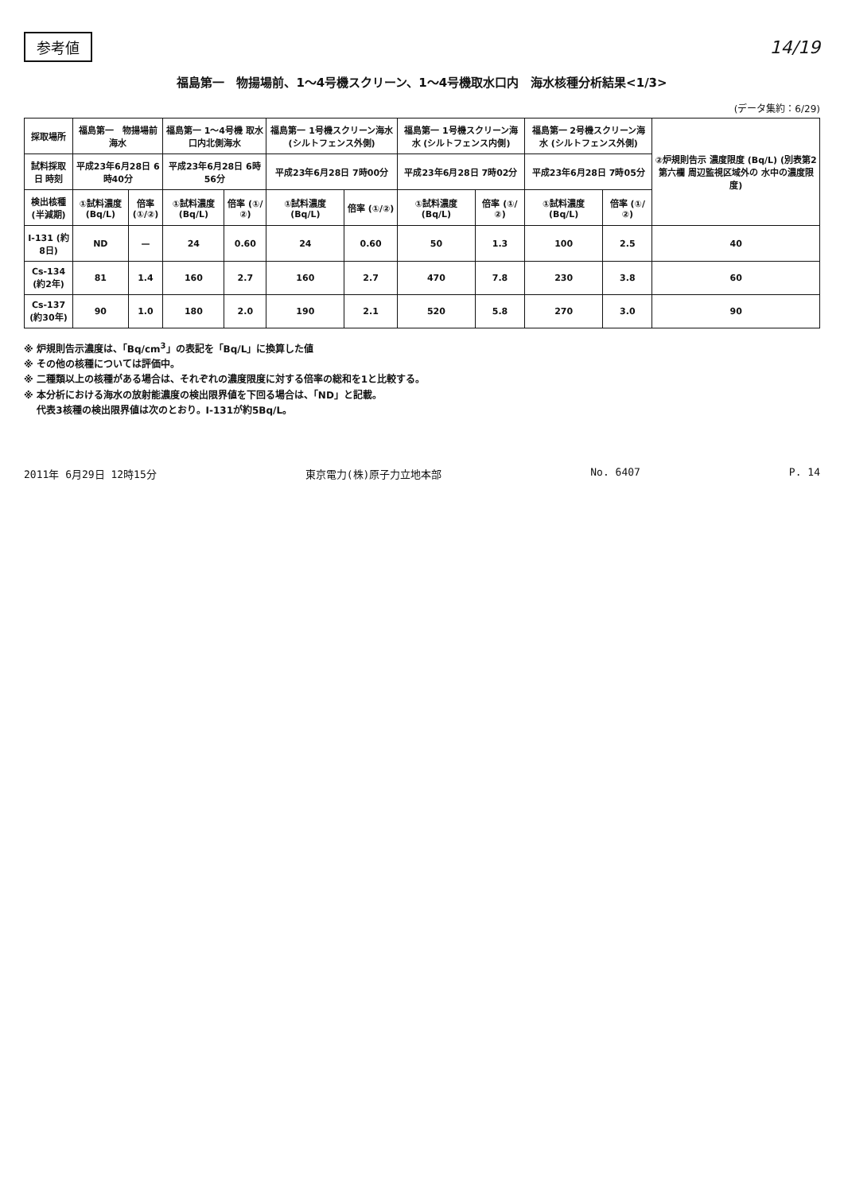参考値 14/19
福島第一　物揚場前、1～4号機スクリーン、1～4号機取水口内　海水核種分析結果<1/3>
(データ集約：6/29)
| 採取場所 | 福島第一 物揚場前海水 | | 福島第一 1～4号機 取水口内北側海水 | | 福島第一 1号機スクリーン海水 (シルトフェンス外側) | | 福島第一 1号機スクリーン海水 (シルトフェンス内側) | | 福島第一 2号機スクリーン海水 (シルトフェンス外側) | | ②炉規則告示 濃度限度 (Bq/L) (別表第2第六欄 周辺監視区域外の 水中の濃度限度) |
| --- | --- | --- | --- | --- | --- | --- | --- | --- | --- | --- | --- |
| 試料採取日 時刻 | 平成23年6月28日 6時40分 | | 平成23年6月28日 6時56分 | | 平成23年6月28日 7時00分 | | 平成23年6月28日 7時02分 | | 平成23年6月28日 7時05分 | | |
| 検出核種 (半減期) | ①試料濃度 (Bq/L) | 倍率 (①/②) | ①試料濃度 (Bq/L) | 倍率 (①/②) | ①試料濃度 (Bq/L) | 倍率 (①/②) | ①試料濃度 (Bq/L) | 倍率 (①/②) | ①試料濃度 (Bq/L) | 倍率 (①/②) | |
| I-131 (約8日) | ND | — | 24 | 0.60 | 24 | 0.60 | 50 | 1.3 | 100 | 2.5 | 40 |
| Cs-134 (約2年) | 81 | 1.4 | 160 | 2.7 | 160 | 2.7 | 470 | 7.8 | 230 | 3.8 | 60 |
| Cs-137 (約30年) | 90 | 1.0 | 180 | 2.0 | 190 | 2.1 | 520 | 5.8 | 270 | 3.0 | 90 |
※ 炉規則告示濃度は、「Bq/cm<sup>3</sup>」の表記を「Bq/L」に換算した値
※ その他の核種については評価中。
※ 二種類以上の核種がある場合は、それぞれの濃度限度に対する倍率の総和を1と比較する。
※ 本分析における海水の放射能濃度の検出限界値を下回る場合は、「ND」と記載。
　 代表3核種の検出限界値は次のとおり。I-131が約5Bq/L。
2011年 6月29日 12時15分 東京電力(株)原子力立地本部 No. 6407 P. 14